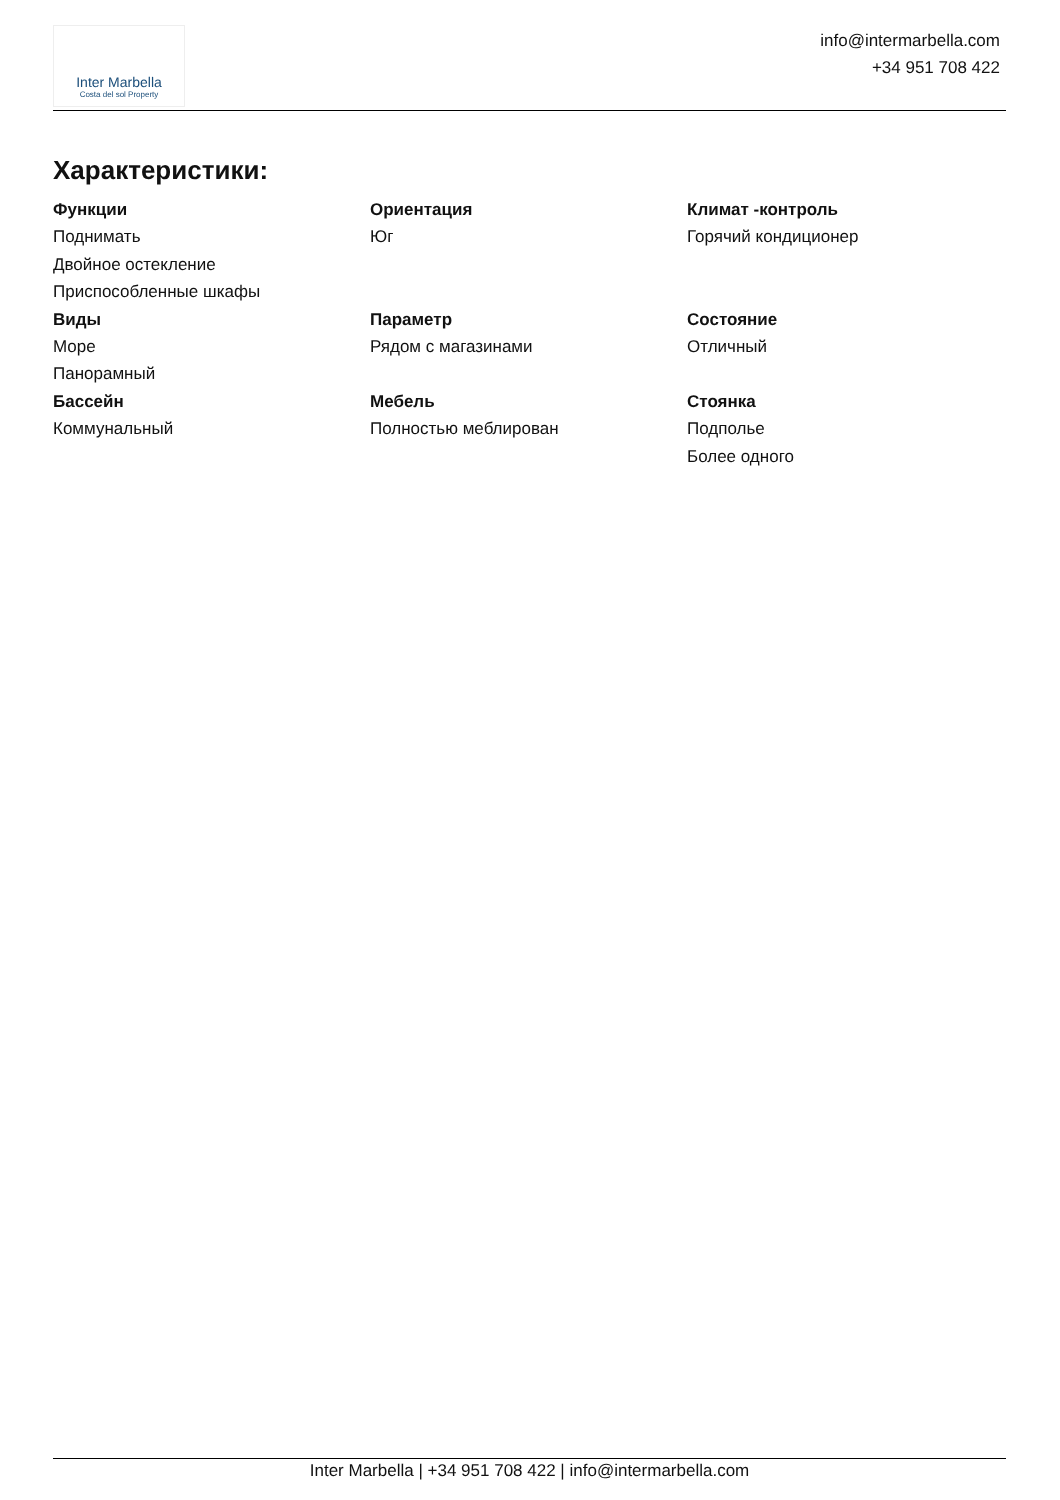Inter Marbella
Costa del sol Property
info@intermarbella.com
+34 951 708 422
Характеристики:
Функции
Поднимать
Двойное остекление
Приспособленные шкафы
Ориентация
Юг
Климат -контроль
Горячий кондиционер
Виды
Море
Панорамный
Параметр
Рядом с магазинами
Состояние
Отличный
Бассейн
Коммунальный
Мебель
Полностью меблирован
Стоянка
Подполье
Более одного
Inter Marbella | +34 951 708 422 | info@intermarbella.com